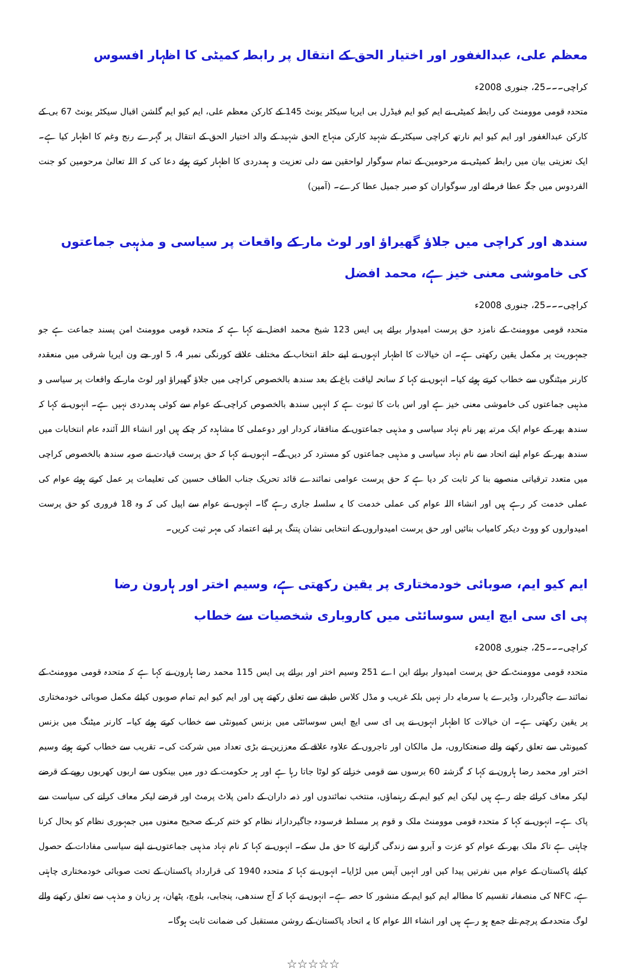معظم علی، عبدالغفور اور اختیار الحق کے انتقال پر رابطہ کمیٹی کا اظہار افسوس
کراچی۔۔۔25، جنوری 2008ء
متحدہ قومی موومنٹ کی رابطہ کمیٹی نے ایم کیو ایم فیڈرل بی ایریا سیکٹر یونٹ 145 کے کارکن معظم علی، ایم کیو ایم گلشن اقبال سیکٹر یونٹ 67 بی کے کارکن عبدالغفور اور ایم کیو ایم نارتھ کراچی سیکٹر کے شہید کارکن منہاج الحق شہید کے والد اختیار الحق کے انتقال پر گہرے رنج وغم کا اظہار کیا ہے۔ ایک تعزیتی بیان میں رابطہ کمیٹی نے مرحومین کے تمام سوگوار لواحقین سے دلی تعزیت و ہمدردی کا اظہار کرتے ہوئے دعا کی کہ اللہ تعالیٰ مرحومین کو جنت الفردوس میں جگہ عطا فرمائے اور سوگواران کو صبر جمیل عطا کرے۔ (آمین)
سندھ اور کراچی میں جلاؤ گھیراؤ اور لوٹ مار کے واقعات پر سیاسی و مذہبی جماعتوں کی خاموشی معنی خیز ہے، محمد افضل
کراچی۔۔۔25، جنوری 2008ء
متحدہ قومی موومنٹ کے نامزد حق پرست امیدوار برائے پی ایس 123 شیخ محمد افضل نے کہا ہے کہ متحدہ قومی موومنٹ امن پسند جماعت ہے جو جمہوریت پر مکمل یقین رکھتی ہے۔ ان خیالات کا اظہار انہوں نے اپنے حلقہ انتخاب کے مختلف علاقے کورنگی نمبر 4، 5 اور جے ون ایریا شرقی میں منعقدہ کارنر میٹنگوں سے خطاب کرتے ہوئے کیا۔ انہوں نے کہا کہ سانحہ لیاقت باغ کے بعد سندھ بالخصوص کراچی میں جلاؤ گھیراؤ اور لوٹ مار کے واقعات پر سیاسی و مذہبی جماعتوں کی خاموشی معنی خیز ہے اور اس بات کا ثبوت ہے کہ انہیں سندھ بالخصوص کراچی کے عوام سے کوئی ہمدردی نہیں ہے۔ انہوں نے کہا کہ سندھ بھر کے عوام ایک مرتبہ پھر نام نہاد سیاسی و مذہبی جماعتوں کے منافقانہ کردار اور دوعملی کا مشاہدہ کر چکے ہیں اور انشاء اللہ آئندہ عام انتخابات میں سندھ بھر کے عوام اپنے اتحاد سے نام نہاد سیاسی و مذہبی جماعتوں کو مسترد کر دیں گے۔ انہوں نے کہا کہ حق پرست قیادت نے صوبہ سندھ بالخصوص کراچی میں متعدد ترقیاتی منصوبے بنا کر ثابت کر دیا ہے کہ حق پرست عوامی نمائندے قائد تحریک جناب الطاف حسین کی تعلیمات پر عمل کرتے ہوئے عوام کی عملی خدمت کر رہے ہیں اور انشاء اللہ عوام کی عملی خدمت کا یہ سلسلہ جاری رہے گا۔ انہوں نے عوام سے اپیل کی کہ وہ 18 فروری کو حق پرست امیدواروں کو ووٹ دیکر کامیاب بنائیں اور حق پرست امیدواروں کے انتخابی نشان پتنگ پر اپنے اعتماد کی مہر ثبت کریں۔
ایم کیو ایم، صوبائی خودمختاری پر یقین رکھتی ہے، وسیم اختر اور ہارون رضا
پی ای سی ایچ ایس سوسائٹی میں کاروباری شخصیات سے خطاب
کراچی۔۔۔25، جنوری 2008ء
متحدہ قومی موومنٹ کے حق پرست امیدوار برائے این اے 251 وسیم اختر اور برائے پی ایس 115 محمد رضا ہارون نے کہا ہے کہ متحدہ قومی موومنٹ کے نمائندے جاگیردار، وڈیرے یا سرمایہ دار نہیں بلکہ غریب و مڈل کلاس طبقے سے تعلق رکھتے ہیں اور ایم کیو ایم تمام صوبوں کیلئے مکمل صوبائی خودمختاری پر یقین رکھتی ہے۔ ان خیالات کا اظہار انہوں نے پی ای سی ایچ ایس سوسائٹی میں بزنس کمیونٹی سے خطاب کرتے ہوئے کیا۔ کارنر میٹنگ میں بزنس کمیونٹی سے تعلق رکھنے والے صنعتکاروں، مل مالکان اور تاجروں کے علاوہ علاقے کے معززین نے بڑی تعداد میں شرکت کی۔ تقریب سے خطاب کرتے ہوئے وسیم اختر اور محمد رضا ہارون نے کہا کہ گزشتہ 60 برسوں سے قومی خزانے کو لوٹا جاتا رہا ہے اور ہر حکومت کے دور میں بینکوں سے اربوں کھربوں روپے کے قرضے لیکر معاف کرائے جاتے رہے ہیں لیکن ایم کیو ایم کے رہنماؤں، منتخب نمائندوں اور ذمہ داران کے دامن پلاٹ پرمٹ اور قرضے لیکر معاف کرانے کی سیاست سے پاک ہے۔ انہوں نے کہا کہ متحدہ قومی موومنٹ ملک و قوم پر مسلط فرسودہ جاگیردارانہ نظام کو ختم کر کے صحیح معنوں میں جمہوری نظام کو بحال کرنا چاہتی ہے تاکہ ملک بھر کے عوام کو عزت و آبرو سے زندگی گزارنے کا حق مل سکے۔ انہوں نے کہا کہ نام نہاد مذہبی جماعتوں نے اپنے سیاسی مفادات کے حصول کیلئے پاکستان کے عوام میں نفرتیں پیدا کیں اور انہیں آپس میں لڑایا۔ انہوں نے کہا کہ متحدہ 1940 کی قرارداد پاکستان کے تحت صوبائی خودمختاری چاہتی ہے، NFC کی منصفانہ تقسیم کا مطالبہ ایم کیو ایم کے منشور کا حصہ ہے۔ انہوں نے کہا کہ آج سندھی، پنجابی، بلوچ، پٹھان، ہر زبان و مذہب سے تعلق رکھنے والے لوگ متحدہ کے پرچم تلے جمع ہو رہے ہیں اور انشاء اللہ عوام کا یہ اتحاد پاکستان کے روشن مستقبل کی ضمانت ثابت ہوگا۔
☆☆☆☆☆